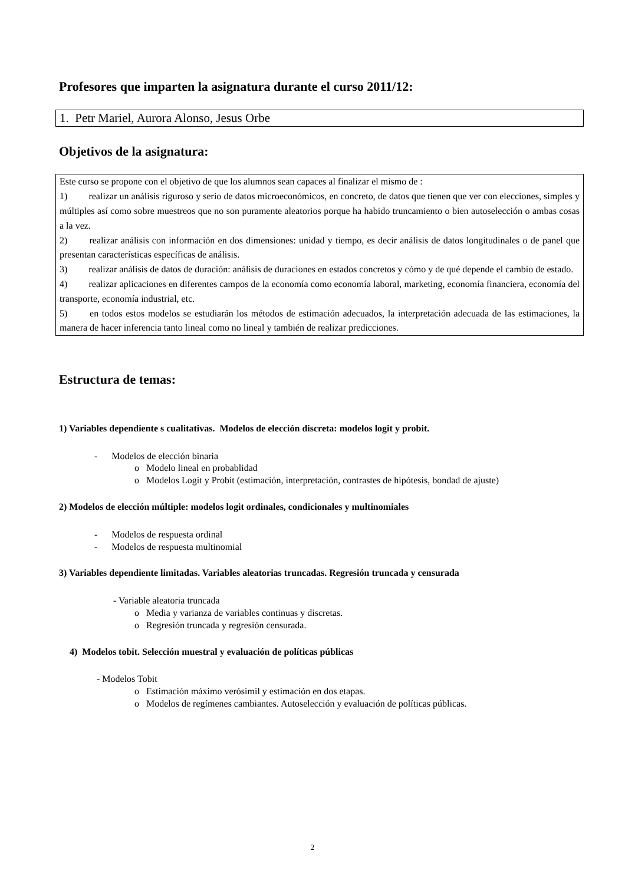Profesores que imparten la asignatura durante el curso 2011/12:
1. Petr Mariel, Aurora Alonso, Jesus Orbe
Objetivos de la asignatura:
Este curso se propone con el objetivo de que los alumnos sean capaces al finalizar el mismo de :
1)   realizar un análisis riguroso y serio de datos microeconómicos, en concreto, de datos que tienen que ver con elecciones, simples y múltiples así como sobre muestreos que no son puramente aleatorios porque ha habido truncamiento o bien autoselección o ambas cosas a la vez.
2)   realizar análisis con información en dos dimensiones: unidad y tiempo, es decir análisis de datos longitudinales o de panel que presentan características específicas de análisis.
3)   realizar análisis de datos de duración: análisis de duraciones en estados concretos y cómo y de qué depende el cambio de estado.
4)   realizar aplicaciones en diferentes campos de la economía como economía laboral, marketing, economía financiera, economía del transporte, economía industrial, etc.
5)   en todos estos modelos se estudiarán los métodos de estimación adecuados, la interpretación adecuada de las estimaciones, la manera de hacer inferencia tanto lineal como no lineal y también de realizar predicciones.
Estructura de temas:
1) Variables dependiente s cualitativas. Modelos de elección discreta: modelos logit y probit.
-  Modelos de elección binaria
o  Modelo lineal en probablidad
o  Modelos Logit y Probit (estimación, interpretación, contrastes de hipótesis, bondad de ajuste)
2) Modelos de elección múltiple: modelos logit ordinales, condicionales y multinomiales
-  Modelos de respuesta ordinal
-  Modelos de respuesta multinomial
3) Variables dependiente limitadas. Variables aleatorias truncadas. Regresión truncada y censurada
- Variable aleatoria truncada
o  Media y varianza de variables continuas y discretas.
o  Regresión truncada y regresión censurada.
4) Modelos tobit. Selección muestral y evaluación de políticas públicas
- Modelos Tobit
o  Estimación máximo verósimil y estimación en dos etapas.
o  Modelos de regímenes cambiantes. Autoselección y evaluación de políticas públicas.
2